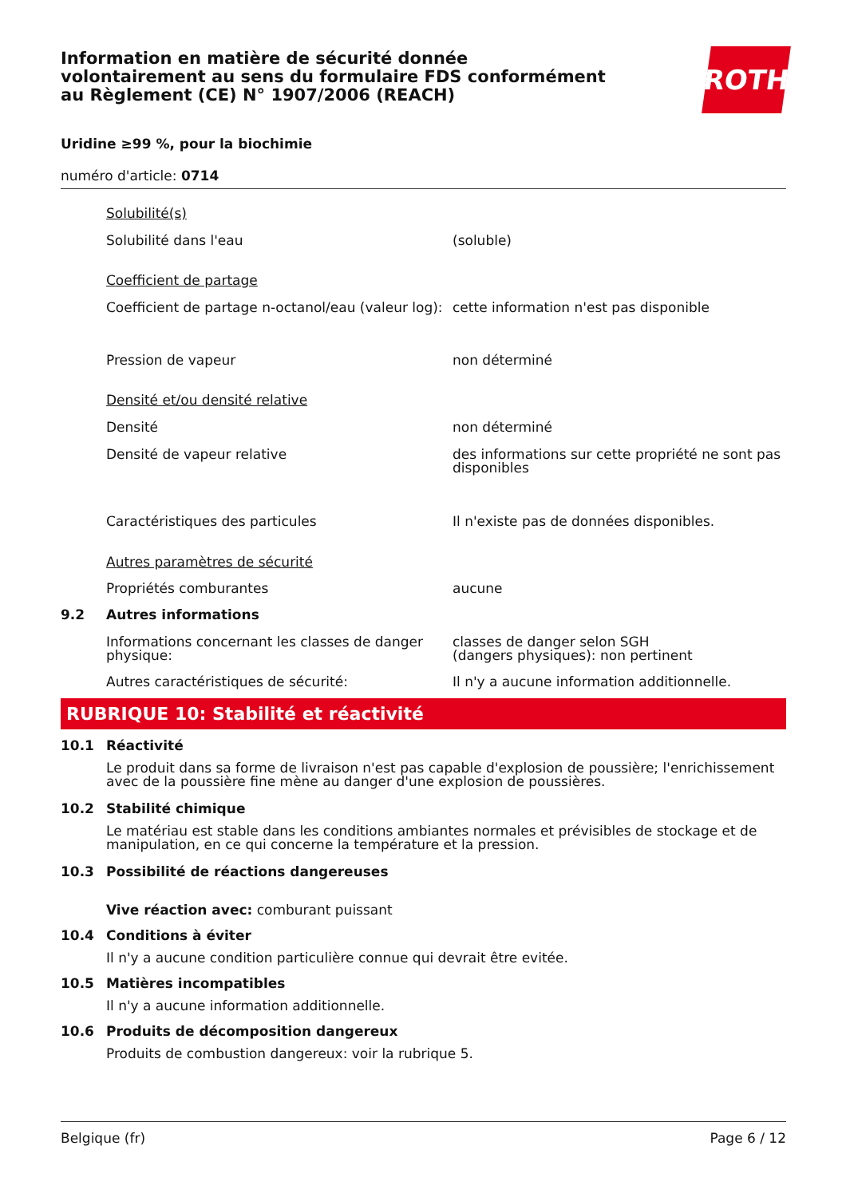Information en matière de sécurité donnée
volontairement au sens du formulaire FDS conformément
au Règlement (CE) N° 1907/2006 (REACH)
ROTH
Uridine ≥99 %, pour la biochimie
numéro d'article: 0714
| | Solubilité(s) | |
| | Solubilité dans l'eau | (soluble) |
| | Coefficient de partage | |
| | Coefficient de partage n-octanol/eau (valeur log): | cette information n'est pas disponible |
| | Pression de vapeur | non déterminé |
| | Densité et/ou densité relative | |
| | Densité | non déterminé |
| | Densité de vapeur relative | des informations sur cette propriété ne sont pas disponibles |
| | Caractéristiques des particules | Il n'existe pas de données disponibles. |
| | Autres paramètres de sécurité | |
| | Propriétés comburantes | aucune |
| 9.2 | Autres informations | |
| | Informations concernant les classes de danger physique: | classes de danger selon SGH (dangers physiques): non pertinent |
| | Autres caractéristiques de sécurité: | Il n'y a aucune information additionnelle. |
RUBRIQUE 10: Stabilité et réactivité
| 10.1 | Réactivité |
| | Le produit dans sa forme de livraison n'est pas capable d'explosion de poussière; l'enrichissement avec de la poussière fine mène au danger d'une explosion de poussières. |
| 10.2 | Stabilité chimique |
| | Le matériau est stable dans les conditions ambiantes normales et prévisibles de stockage et de manipulation, en ce qui concerne la température et la pression. |
| 10.3 | Possibilité de réactions dangereuses |
| | Vive réaction avec: comburant puissant |
| 10.4 | Conditions à éviter |
| | Il n'y a aucune condition particulière connue qui devrait être evitée. |
| 10.5 | Matières incompatibles |
| | Il n'y a aucune information additionnelle. |
| 10.6 | Produits de décomposition dangereux |
| | Produits de combustion dangereux: voir la rubrique 5. |
Belgique (fr) Page 6 / 12